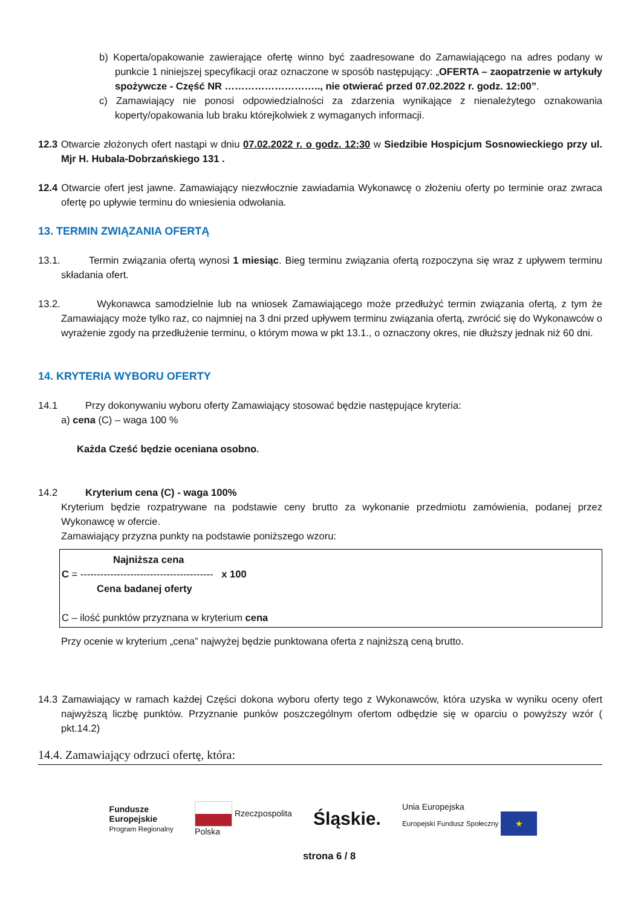b) Koperta/opakowanie zawierające ofertę winno być zaadresowane do Zamawiającego na adres podany w punkcie 1 niniejszej specyfikacji oraz oznaczone w sposób następujący: „OFERTA – zaopatrzenie w artykuły spożywcze - Część NR ……………………….., nie otwierać przed 07.02.2022 r. godz. 12:00”.
c) Zamawiający nie ponosi odpowiedzialności za zdarzenia wynikające z nienależytego oznakowania koperty/opakowania lub braku którejkolwiek z wymaganych informacji.
12.3 Otwarcie złożonych ofert nastąpi w dniu 07.02.2022 r. o godz. 12:30 w Siedzibie Hospicjum Sosnowieckiego przy ul. Mjr H. Hubala-Dobrzańskiego 131 .
12.4 Otwarcie ofert jest jawne. Zamawiający niezwłocznie zawiadamia Wykonawcę o złożeniu oferty po terminie oraz zwraca ofertę po upływie terminu do wniesienia odwołania.
13. TERMIN ZWIĄZANIA OFERTĄ
13.1. Termin związania ofertą wynosi 1 miesiąc. Bieg terminu związania ofertą rozpoczyna się wraz z upływem terminu składania ofert.
13.2. Wykonawca samodzielnie lub na wniosek Zamawiającego może przedłużyć termin związania ofertą, z tym że Zamawiający może tylko raz, co najmniej na 3 dni przed upływem terminu związania ofertą, zwrócić się do Wykonawców o wyrażenie zgody na przedłużenie terminu, o którym mowa w pkt 13.1., o oznaczony okres, nie dłuższy jednak niż 60 dni.
14. KRYTERIA WYBORU OFERTY
14.1 Przy dokonywaniu wyboru oferty Zamawiający stosować będzie następujące kryteria:
a) cena (C) – waga 100 %
Każda Cześć będzie oceniana osobno.
14.2 Kryterium cena (C) - waga 100%
Kryterium będzie rozpatrywane na podstawie ceny brutto za wykonanie przedmiotu zamówienia, podanej przez Wykonawcę w ofercie.
Zamawiający przyzna punkty na podstawie poniższego wzoru:
Najniższa cena
C = ---------------------------------------- x 100
Cena badanej oferty
C – ilość punktów przyznana w kryterium cena
Przy ocenie w kryterium „cena” najwyżej będzie punktowana oferta z najniższą ceną brutto.
14.3 Zamawiający w ramach każdej Części dokona wyboru oferty tego z Wykonawców, która uzyska w wyniku oceny ofert najwyższą liczbę punktów. Przyznanie punków poszczególnym ofertom odbędzie się w oparciu o powyższy wzór ( pkt.14.2)
14.4. Zamawiający odrzuci ofertę, która:
Fundusze
Europejskie
Program Regionalny
Rzeczpospolita
Polska
Śląskie.
Unia Europejska
Europejski Fundusz Społeczny ★
strona 6 / 8